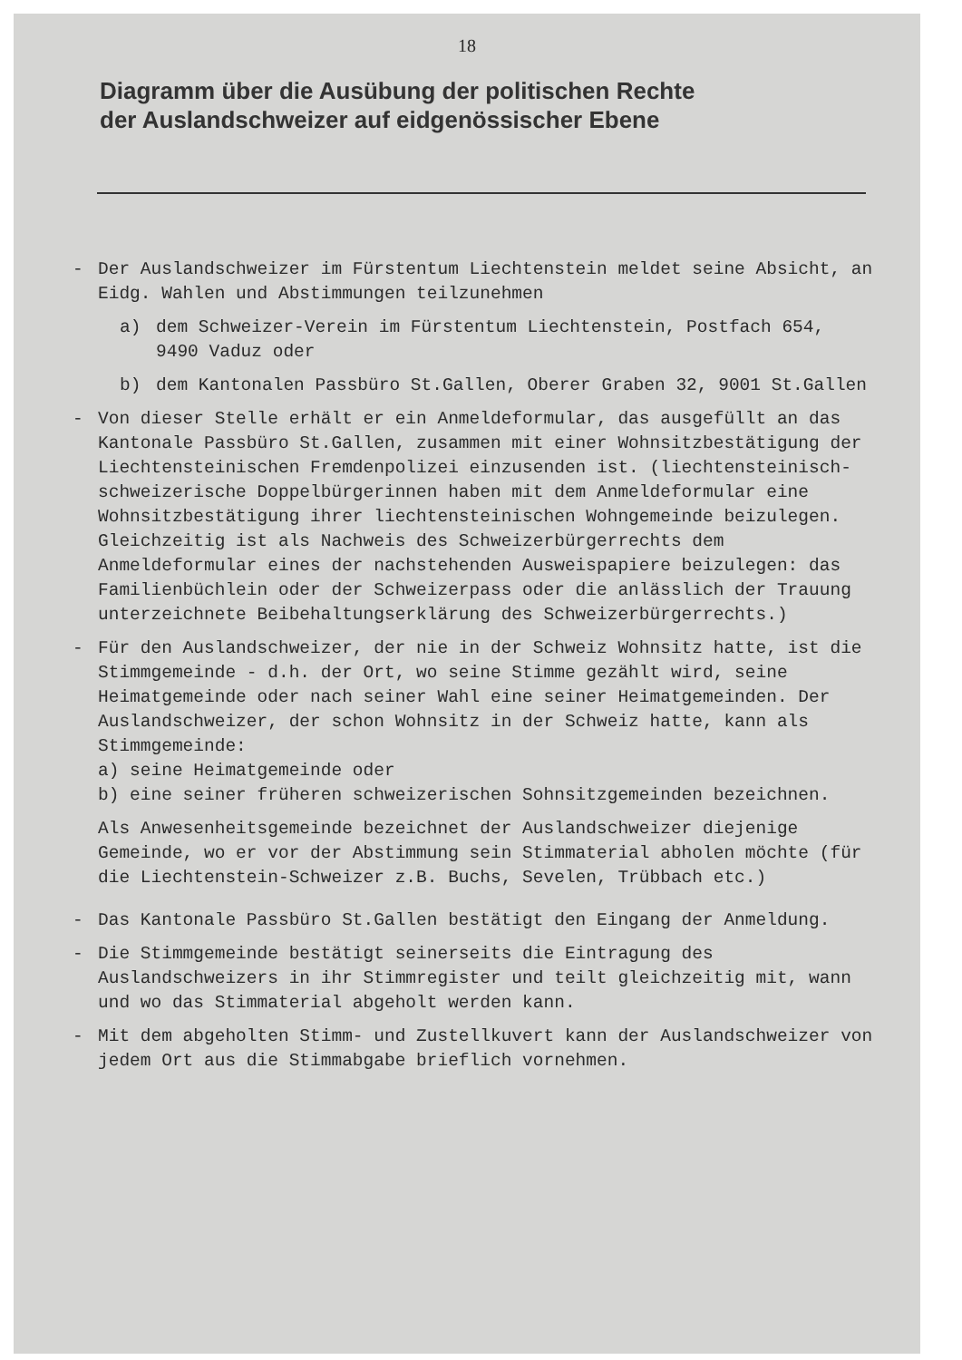18
Diagramm über die Ausübung der politischen Rechte
der Auslandschweizer auf eidgenössischer Ebene
- Der Auslandschweizer im Fürstentum Liechtenstein meldet seine Absicht, an Eidg. Wahlen und Abstimmungen teilzunehmen
a) dem Schweizer-Verein im Fürstentum Liechtenstein, Postfach 654, 9490 Vaduz oder
b) dem Kantonalen Passbüro St.Gallen, Oberer Graben 32, 9001 St.Gallen
- Von dieser Stelle erhält er ein Anmeldeformular, das ausgefüllt an das Kantonale Passbüro St.Gallen, zusammen mit einer Wohnsitzbestätigung der Liechtensteinischen Fremdenpolizei einzusenden ist. (liechtensteinisch-schweizerische Doppelbürgerinnen haben mit dem Anmeldeformular eine Wohnsitzbestätigung ihrer liechtensteinischen Wohngemeinde beizulegen. Gleichzeitig ist als Nachweis des Schweizerbürgerrechts dem Anmeldeformular eines der nachstehenden Ausweispapiere beizulegen: das Familienbüchlein oder der Schweizerpass oder die anlässlich der Trauung unterzeichnete Beibehaltungserklärung des Schweizerbürgerrechts.)
- Für den Auslandschweizer, der nie in der Schweiz Wohnsitz hatte, ist die Stimmgemeinde - d.h. der Ort, wo seine Stimme gezählt wird, seine Heimatgemeinde oder nach seiner Wahl eine seiner Heimatgemeinden. Der Auslandschweizer, der schon Wohnsitz in der Schweiz hatte, kann als Stimmgemeinde:
a) seine Heimatgemeinde oder
b) eine seiner früheren schweizerischen Sohnsitzgemeinden bezeichnen.
Als Anwesenheitsgemeinde bezeichnet der Auslandschweizer diejenige Gemeinde, wo er vor der Abstimmung sein Stimmaterial abholen möchte (für die Liechtenstein-Schweizer z.B. Buchs, Sevelen, Trübbach etc.)
- Das Kantonale Passbüro St.Gallen bestätigt den Eingang der Anmeldung.
- Die Stimmgemeinde bestätigt seinerseits die Eintragung des Auslandschweizers in ihr Stimmregister und teilt gleichzeitig mit, wann und wo das Stimmaterial abgeholt werden kann.
- Mit dem abgeholten Stimm- und Zustellkuvert kann der Auslandschweizer von jedem Ort aus die Stimmabgabe brieflich vornehmen.